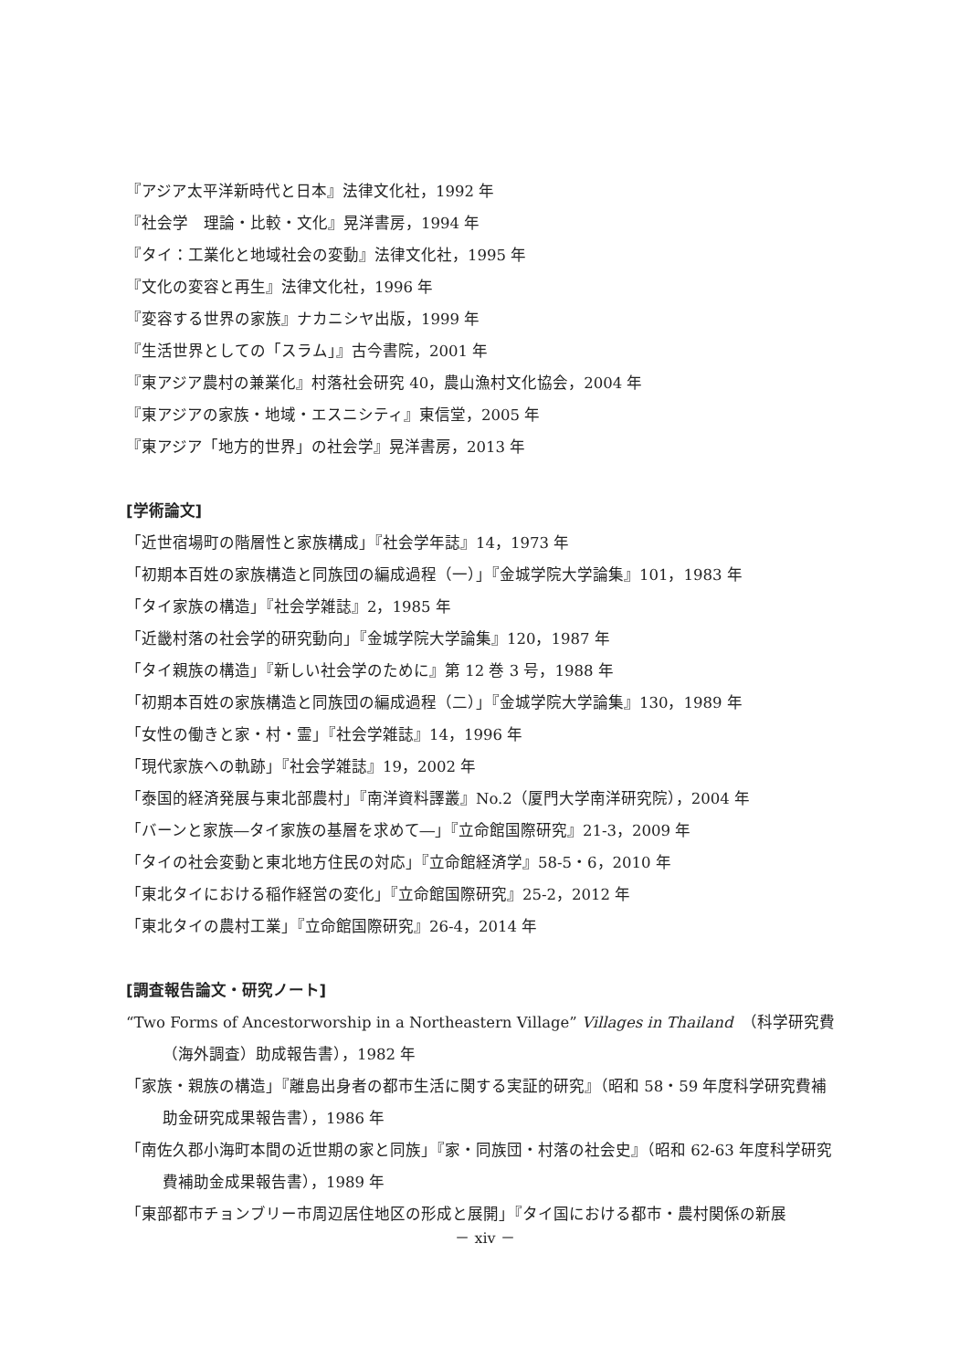『アジア太平洋新時代と日本』法律文化社，1992 年
『社会学　理論・比較・文化』晃洋書房，1994 年
『タイ：工業化と地域社会の変動』法律文化社，1995 年
『文化の変容と再生』法律文化社，1996 年
『変容する世界の家族』ナカニシヤ出版，1999 年
『生活世界としての「スラム」』古今書院，2001 年
『東アジア農村の兼業化』村落社会研究 40，農山漁村文化協会，2004 年
『東アジアの家族・地域・エスニシティ』東信堂，2005 年
『東アジア「地方的世界」の社会学』晃洋書房，2013 年
[学術論文]
「近世宿場町の階層性と家族構成」『社会学年誌』14，1973 年
「初期本百姓の家族構造と同族団の編成過程（一）」『金城学院大学論集』101，1983 年
「タイ家族の構造」『社会学雑誌』2，1985 年
「近畿村落の社会学的研究動向」『金城学院大学論集』120，1987 年
「タイ親族の構造」『新しい社会学のために』第 12 巻 3 号，1988 年
「初期本百姓の家族構造と同族団の編成過程（二）」『金城学院大学論集』130，1989 年
「女性の働きと家・村・霊」『社会学雑誌』14，1996 年
「現代家族への軌跡」『社会学雑誌』19，2002 年
「泰国的経済発展与東北部農村」『南洋資料譯叢』No.2（厦門大学南洋研究院），2004 年
「バーンと家族―タイ家族の基層を求めて―」『立命館国際研究』21-3，2009 年
「タイの社会変動と東北地方住民の対応」『立命館経済学』58-5・6，2010 年
「東北タイにおける稲作経営の変化」『立命館国際研究』25-2，2012 年
「東北タイの農村工業」『立命館国際研究』26-4，2014 年
[調査報告論文・研究ノート]
“Two Forms of Ancestorworship in a Northeastern Village” Villages in Thailand　（科学研究費（海外調査）助成報告書），1982 年
「家族・親族の構造」『離島出身者の都市生活に関する実証的研究』（昭和 58・59 年度科学研究費補助金研究成果報告書），1986 年
「南佐久郡小海町本間の近世期の家と同族」『家・同族団・村落の社会史』（昭和 62-63 年度科学研究費補助金成果報告書），1989 年
「東部都市チョンブリー市周辺居住地区の形成と展開」『タイ国における都市・農村関係の新展
－ xiv －